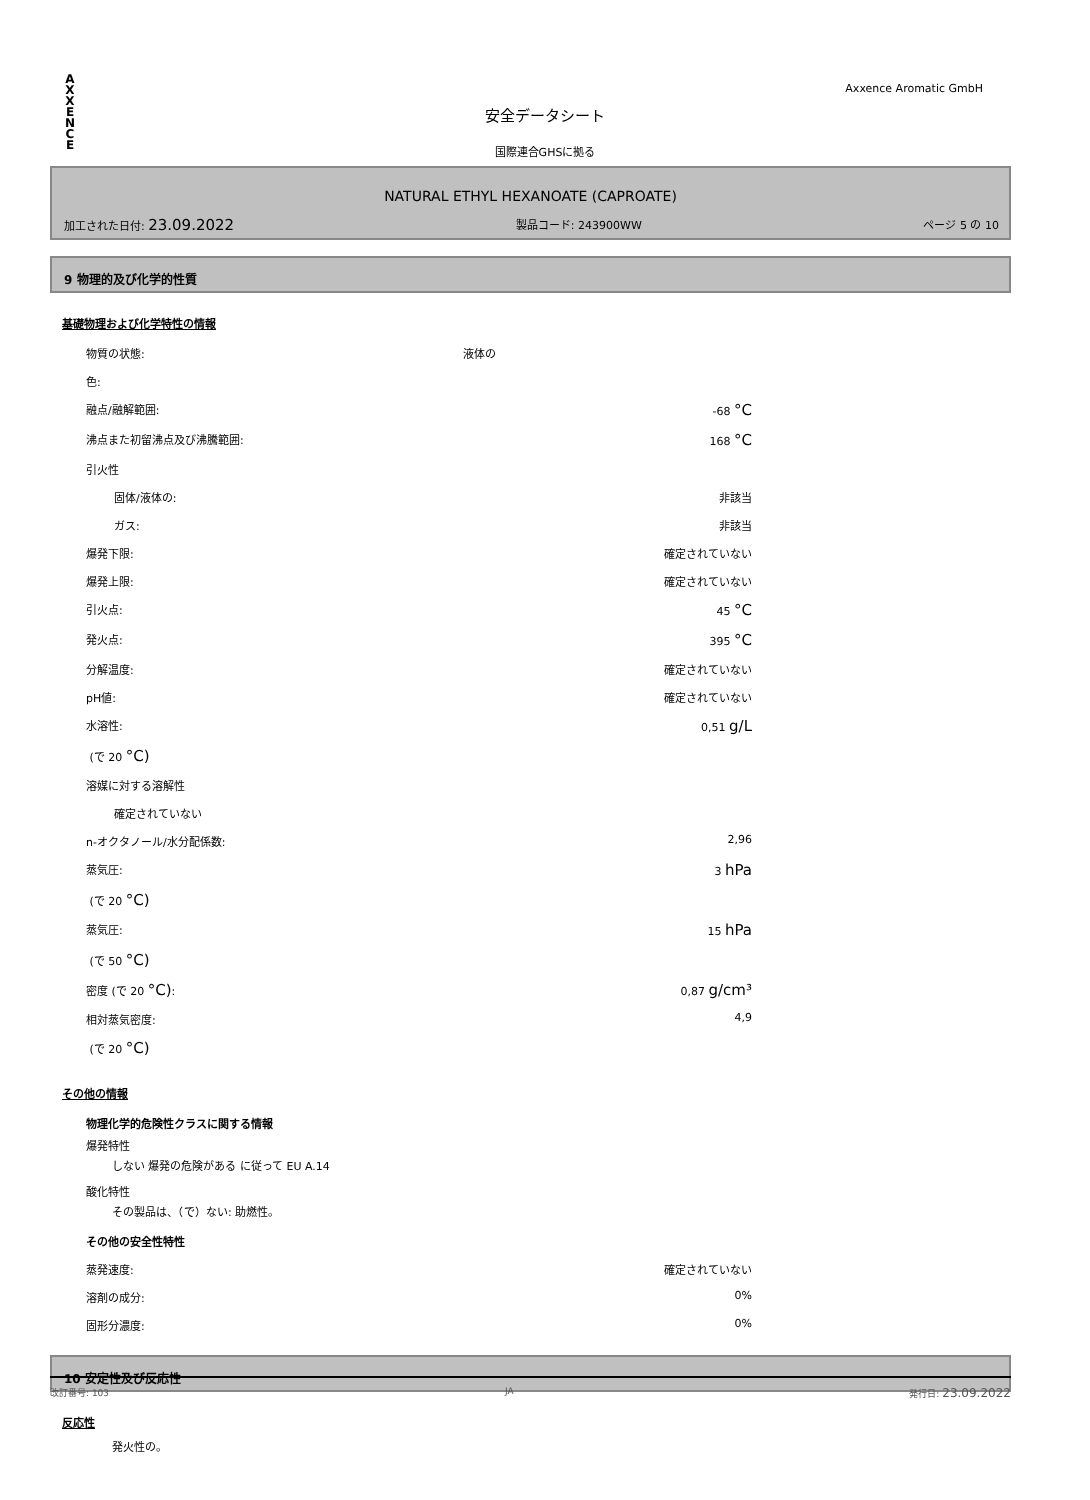A
X
X
E
N
C
E
Axxence Aromatic GmbH
安全データシート
国際連合GHSに拠る
NATURAL ETHYL HEXANOATE (CAPROATE)
加工された日付: 23.09.2022 製品コード: 243900WW ページ 5 の 10
9 物理的及び化学的性質
基礎物理および化学特性の情報
| 物質の状態: | 液体の | |
| 色: | | |
| 融点/融解範囲: | | -68 °C |
| 沸点また初留沸点及び沸騰範囲: | | 168 °C |
| 引火性 | | |
| 固体/液体の: | | 非該当 |
| ガス: | | 非該当 |
| 爆発下限: | | 確定されていない |
| 爆発上限: | | 確定されていない |
| 引火点: | | 45 °C |
| 発火点: | | 395 °C |
| 分解温度: | | 確定されていない |
| pH値: | | 確定されていない |
| 水溶性: | | 0,51 g/L |
| (で 20 °C) | | |
| 溶媒に対する溶解性 | | |
| 確定されていない | | |
| n-オクタノール/水分配係数: | | 2,96 |
| 蒸気圧: | | 3 hPa |
| (で 20 °C) | | |
| 蒸気圧: | | 15 hPa |
| (で 50 °C) | | |
| 密度 (で 20 °C) : | | 0,87 g/cm³ |
| 相対蒸気密度: | | 4,9 |
| (で 20 °C) | | |
その他の情報
物理化学的危険性クラスに関する情報
爆発特性
しない 爆発の危険がある に従って EU A.14
酸化特性
その製品は、（で）ない: 助燃性。
その他の安全性特性
| 蒸発速度: | 確定されていない |
| 溶剤の成分: | 0% |
| 固形分濃度: | 0% |
10 安定性及び反応性
反応性
発火性の。
改訂番号: 103 JA 発行日: 23.09.2022